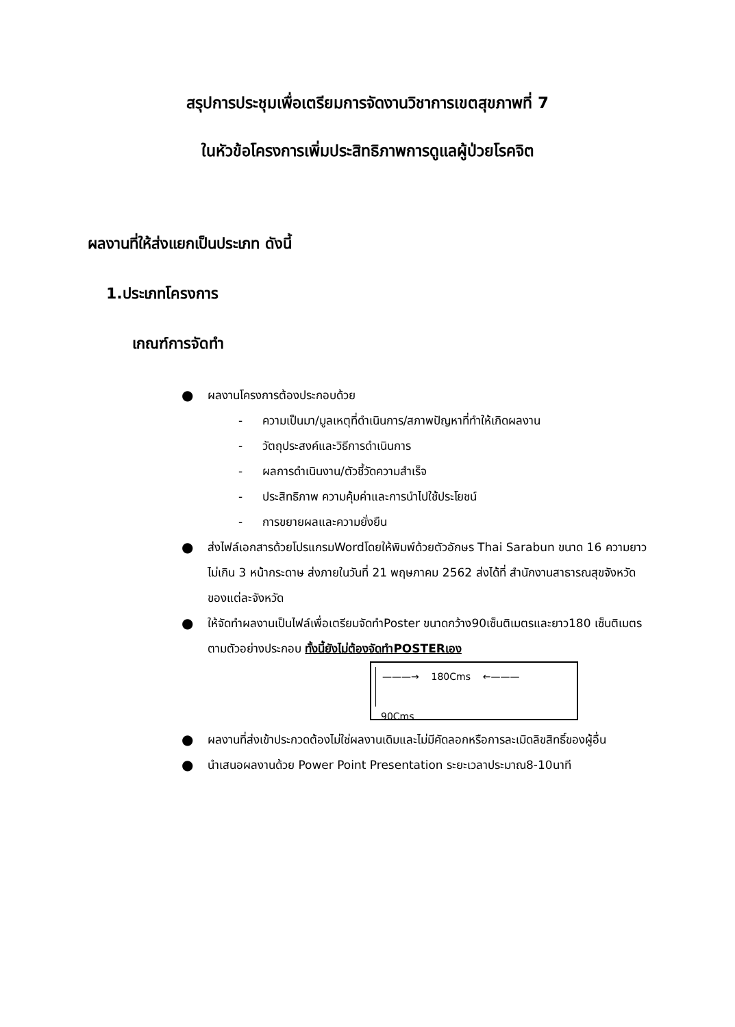สรุปการประชุมเพื่อเตรียมการจัดงานวิชาการเขตสุขภาพที่ 7
ในหัวข้อโครงการเพิ่มประสิทธิภาพการดูแลผู้ป่วยโรคจิต
ผลงานที่ให้ส่งแยกเป็นประเภท ดังนี้
1.ประเภทโครงการ
เกณฑ์การจัดทำ
● ผลงานโครงการต้องประกอบด้วย
- ความเป็นมา/มูลเหตุที่ดำเนินการ/สภาพปัญหาที่ทำให้เกิดผลงาน
- วัตถุประสงค์และวิธีการดำเนินการ
- ผลการดำเนินงาน/ตัวชี้วัดความสำเร็จ
- ประสิทธิภาพ ความคุ้มค่าและการนำไปใช้ประโยชน์
- การขยายผลและความยั่งยืน
● ส่งไฟล์เอกสารด้วยโปรแกรมWordโดยให้พิมพ์ด้วยตัวอักษร Thai Sarabun ขนาด 16 ความยาวไม่เกิน 3 หน้ากระดาษ ส่งภายในวันที่ 21 พฤษภาคม 2562 ส่งได้ที่ สำนักงานสาธารณสุขจังหวัดของแต่ละจังหวัด
● ให้จัดทำผลงานเป็นไฟล์เพื่อเตรียมจัดทำPoster ขนาดกว้าง90เซ็นติเมตรและยาว180 เซ็นติเมตรตามตัวอย่างประกอบ ทั้งนี้ยังไม่ต้องจัดทำPOSTERเอง
———→ 180Cms ←———
90Cms
● ผลงานที่ส่งเข้าประกวดต้องไม่ใช่ผลงานเดิมและไม่มีคัดลอกหรือการละเมิดลิขสิทธิ์ของผู้อื่น
● นำเสนอผลงานด้วย Power Point Presentation ระยะเวลาประมาณ8-10นาที